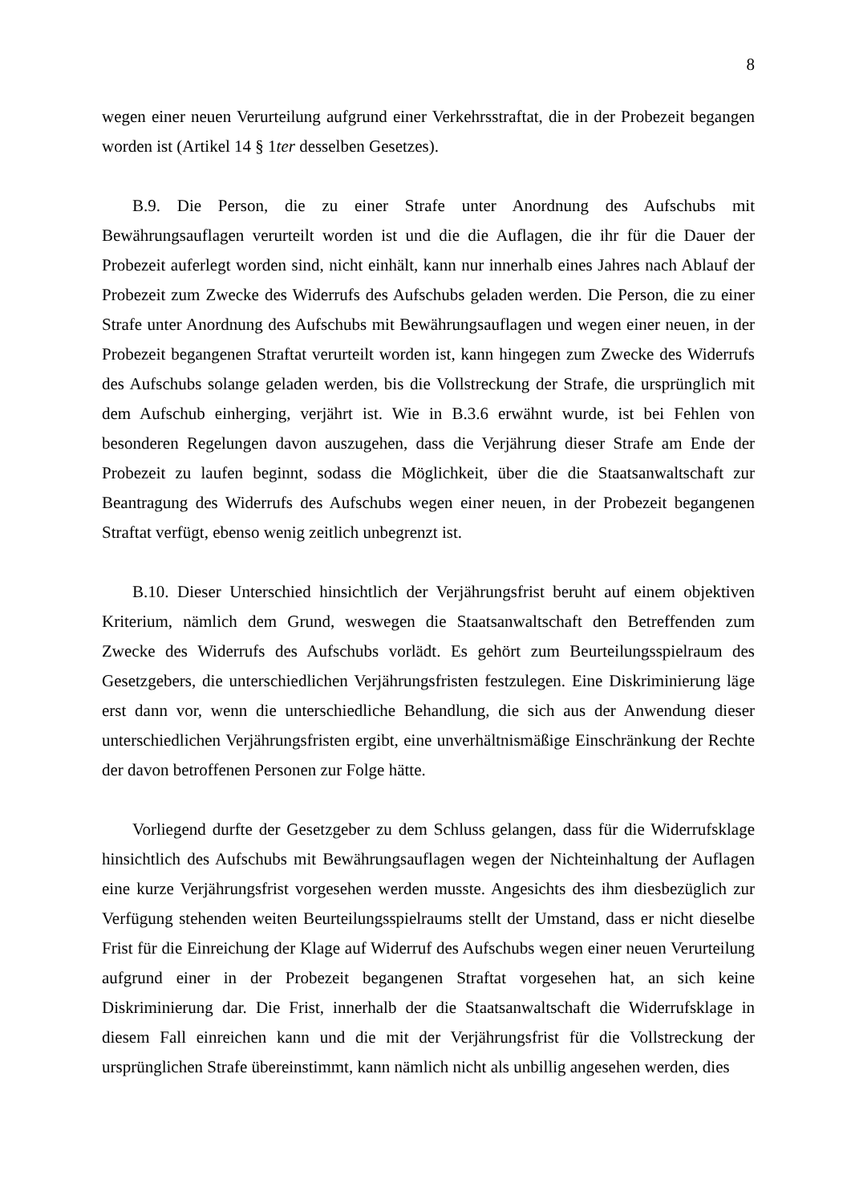8
wegen einer neuen Verurteilung aufgrund einer Verkehrsstraftat, die in der Probezeit begangen worden ist (Artikel 14 § 1ter desselben Gesetzes).
B.9. Die Person, die zu einer Strafe unter Anordnung des Aufschubs mit Bewährungsauflagen verurteilt worden ist und die die Auflagen, die ihr für die Dauer der Probezeit auferlegt worden sind, nicht einhält, kann nur innerhalb eines Jahres nach Ablauf der Probezeit zum Zwecke des Widerrufs des Aufschubs geladen werden. Die Person, die zu einer Strafe unter Anordnung des Aufschubs mit Bewährungsauflagen und wegen einer neuen, in der Probezeit begangenen Straftat verurteilt worden ist, kann hingegen zum Zwecke des Widerrufs des Aufschubs solange geladen werden, bis die Vollstreckung der Strafe, die ursprünglich mit dem Aufschub einherging, verjährt ist. Wie in B.3.6 erwähnt wurde, ist bei Fehlen von besonderen Regelungen davon auszugehen, dass die Verjährung dieser Strafe am Ende der Probezeit zu laufen beginnt, sodass die Möglichkeit, über die die Staatsanwaltschaft zur Beantragung des Widerrufs des Aufschubs wegen einer neuen, in der Probezeit begangenen Straftat verfügt, ebenso wenig zeitlich unbegrenzt ist.
B.10. Dieser Unterschied hinsichtlich der Verjährungsfrist beruht auf einem objektiven Kriterium, nämlich dem Grund, weswegen die Staatsanwaltschaft den Betreffenden zum Zwecke des Widerrufs des Aufschubs vorlädt. Es gehört zum Beurteilungsspielraum des Gesetzgebers, die unterschiedlichen Verjährungsfristen festzulegen. Eine Diskriminierung läge erst dann vor, wenn die unterschiedliche Behandlung, die sich aus der Anwendung dieser unterschiedlichen Verjährungsfristen ergibt, eine unverhältnismäßige Einschränkung der Rechte der davon betroffenen Personen zur Folge hätte.
Vorliegend durfte der Gesetzgeber zu dem Schluss gelangen, dass für die Widerrufsklage hinsichtlich des Aufschubs mit Bewährungsauflagen wegen der Nichteinhaltung der Auflagen eine kurze Verjährungsfrist vorgesehen werden musste. Angesichts des ihm diesbezüglich zur Verfügung stehenden weiten Beurteilungsspielraums stellt der Umstand, dass er nicht dieselbe Frist für die Einreichung der Klage auf Widerruf des Aufschubs wegen einer neuen Verurteilung aufgrund einer in der Probezeit begangenen Straftat vorgesehen hat, an sich keine Diskriminierung dar. Die Frist, innerhalb der die Staatsanwaltschaft die Widerrufsklage in diesem Fall einreichen kann und die mit der Verjährungsfrist für die Vollstreckung der ursprünglichen Strafe übereinstimmt, kann nämlich nicht als unbillig angesehen werden, dies